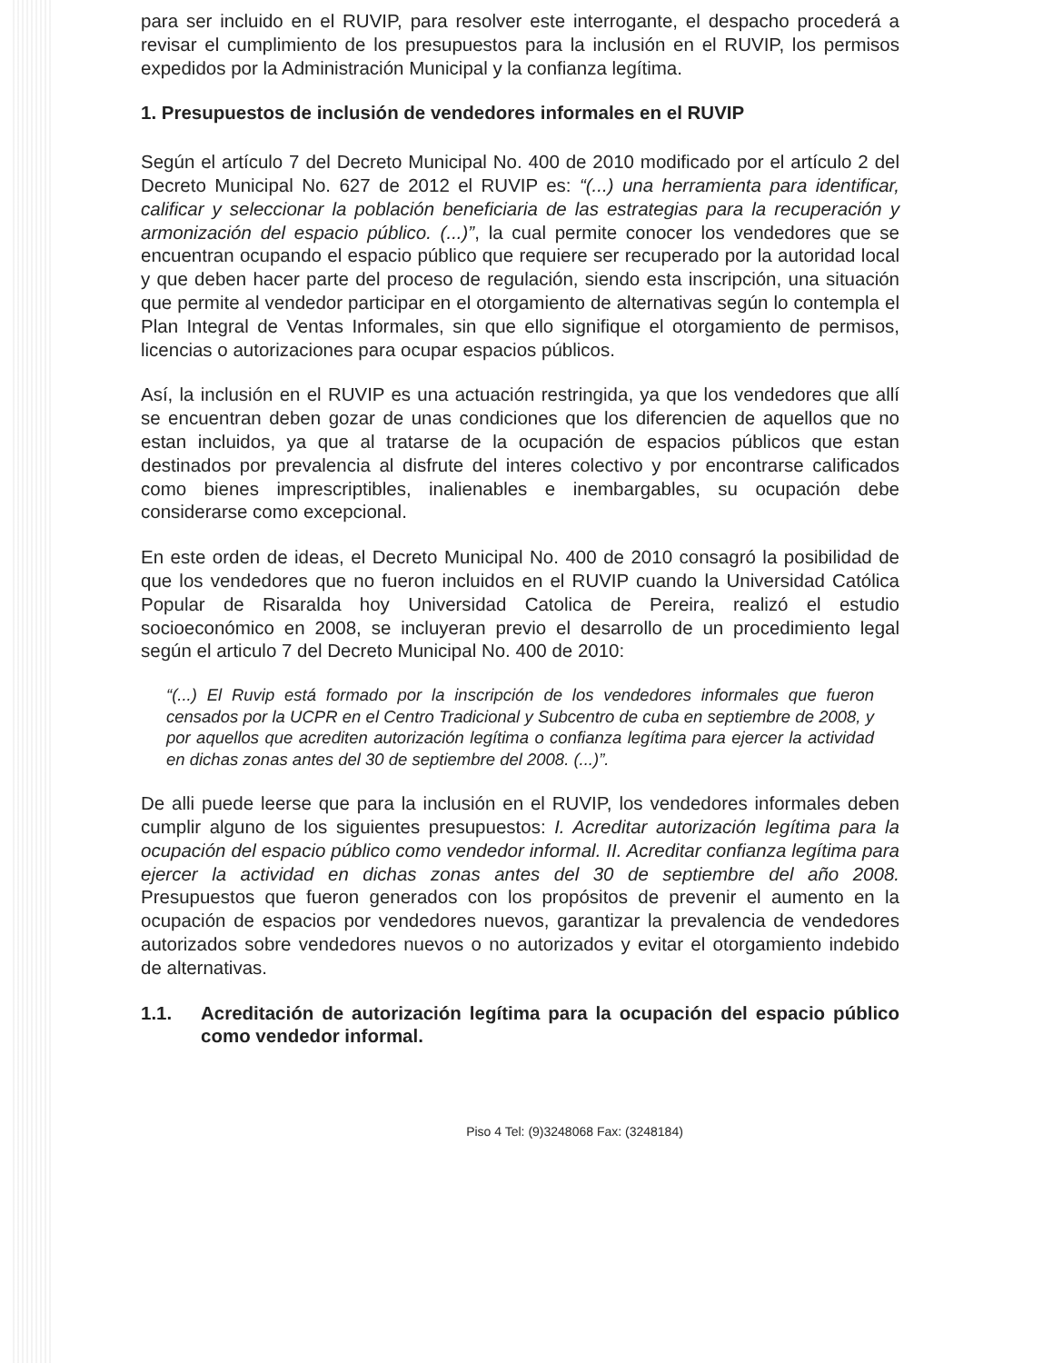para ser incluido en el RUVIP, para resolver este interrogante, el despacho procederá a revisar el cumplimiento de los presupuestos para la inclusión en el RUVIP, los permisos expedidos por la Administración Municipal y la confianza legítima.
1. Presupuestos de inclusión de vendedores informales en el RUVIP
Según el artículo 7 del Decreto Municipal No. 400 de 2010 modificado por el artículo 2 del Decreto Municipal No. 627 de 2012 el RUVIP es: “(...) una herramienta para identificar, calificar y seleccionar la población beneficiaria de las estrategias para la recuperación y armonización del espacio público. (...)”, la cual permite conocer los vendedores que se encuentran ocupando el espacio público que requiere ser recuperado por la autoridad local y que deben hacer parte del proceso de regulación, siendo esta inscripción, una situación que permite al vendedor participar en el otorgamiento de alternativas según lo contempla el Plan Integral de Ventas Informales, sin que ello signifique el otorgamiento de permisos, licencias o autorizaciones para ocupar espacios públicos.
Así, la inclusión en el RUVIP es una actuación restringida, ya que los vendedores que allí se encuentran deben gozar de unas condiciones que los diferencien de aquellos que no estan incluidos, ya que al tratarse de la ocupación de espacios públicos que estan destinados por prevalencia al disfrute del interes colectivo y por encontrarse calificados como bienes imprescriptibles, inalienables e inembargables, su ocupación debe considerarse como excepcional.
En este orden de ideas, el Decreto Municipal No. 400 de 2010 consagró la posibilidad de que los vendedores que no fueron incluidos en el RUVIP cuando la Universidad Católica Popular de Risaralda hoy Universidad Catolica de Pereira, realizó el estudio socioeconómico en 2008, se incluyeran previo el desarrollo de un procedimiento legal según el articulo 7 del Decreto Municipal No. 400 de 2010:
“(...) El Ruvip está formado por la inscripción de los vendedores informales que fueron censados por la UCPR en el Centro Tradicional y Subcentro de cuba en septiembre de 2008, y por aquellos que acrediten autorización legítima o confianza legítima para ejercer la actividad en dichas zonas antes del 30 de septiembre del 2008. (...)”.
De alli puede leerse que para la inclusión en el RUVIP, los vendedores informales deben cumplir alguno de los siguientes presupuestos: I. Acreditar autorización legítima para la ocupación del espacio público como vendedor informal. II. Acreditar confianza legítima para ejercer la actividad en dichas zonas antes del 30 de septiembre del año 2008. Presupuestos que fueron generados con los propósitos de prevenir el aumento en la ocupación de espacios por vendedores nuevos, garantizar la prevalencia de vendedores autorizados sobre vendedores nuevos o no autorizados y evitar el otorgamiento indebido de alternativas.
1.1. Acreditación de autorización legítima para la ocupación del espacio público como vendedor informal.
Piso 4 Tel: (9)3248068 Fax: (3248184)